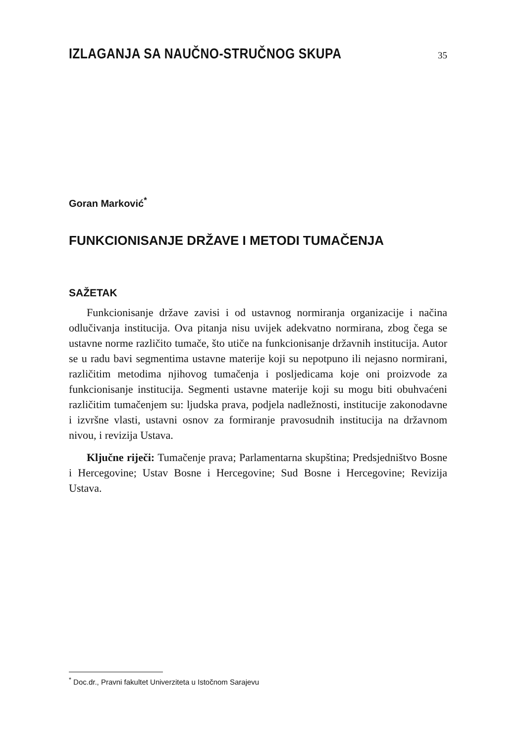IZLAGANJA SA NAUČNO-STRUČNOG SKUPA
35
Goran Marković<sup>*</sup>
FUNKCIONISANJE DRŽAVE I METODI TUMAČENJA
SAŽETAK
Funkcionisanje države zavisi i od ustavnog normiranja organizacije i načina odlučivanja institucija. Ova pitanja nisu uvijek adekvatno normirana, zbog čega se ustavne norme različito tumače, što utiče na funkcionisanje državnih institucija. Autor se u radu bavi segmentima ustavne materije koji su nepotpuno ili nejasno normirani, različitim metodima njihovog tumačenja i posljedicama koje oni proizvode za funkcionisanje institucija. Segmenti ustavne materije koji su mogu biti obuhvaćeni različitim tumačenjem su: ljudska prava, podjela nadležnosti, institucije zakonodavne i izvršne vlasti, ustavni osnov za formiranje pravosudnih institucija na državnom nivou, i revizija Ustava.
Ključne riječi: Tumačenje prava; Parlamentarna skupština; Predsjedništvo Bosne i Hercegovine; Ustav Bosne i Hercegovine; Sud Bosne i Hercegovine; Revizija Ustava.
<sup>*</sup> Doc.dr., Pravni fakultet Univerziteta u Istočnom Sarajevu